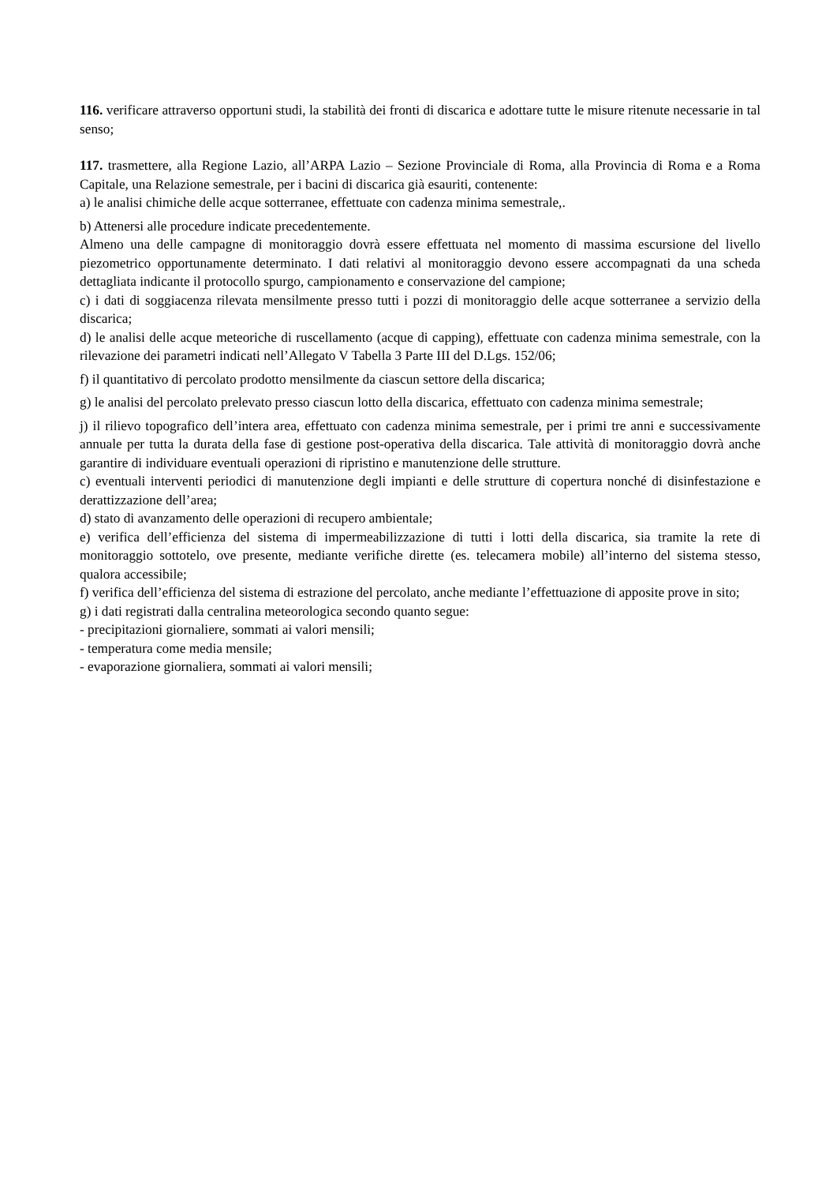116. verificare attraverso opportuni studi, la stabilità dei fronti di discarica e adottare tutte le misure ritenute necessarie in tal senso;
117. trasmettere, alla Regione Lazio, all’ARPA Lazio – Sezione Provinciale di Roma, alla Provincia di Roma e a Roma Capitale, una Relazione semestrale, per i bacini di discarica già esauriti, contenente:
a) le analisi chimiche delle acque sotterranee, effettuate con cadenza minima semestrale,.
b) Attenersi alle procedure indicate precedentemente.
Almeno una delle campagne di monitoraggio dovrà essere effettuata nel momento di massima escursione del livello piezometrico opportunamente determinato. I dati relativi al monitoraggio devono essere accompagnati da una scheda dettagliata indicante il protocollo spurgo, campionamento e conservazione del campione;
c) i dati di soggiacenza rilevata mensilmente presso tutti i pozzi di monitoraggio delle acque sotterranee a servizio della discarica;
d) le analisi delle acque meteoriche di ruscellamento (acque di capping), effettuate con cadenza minima semestrale, con la rilevazione dei parametri indicati nell’Allegato V Tabella 3 Parte III del D.Lgs. 152/06;
f) il quantitativo di percolato prodotto mensilmente da ciascun settore della discarica;
g) le analisi del percolato prelevato presso ciascun lotto della discarica, effettuato con cadenza minima semestrale;
j) il rilievo topografico dell’intera area, effettuato con cadenza minima semestrale, per i primi tre anni e successivamente annuale per tutta la durata della fase di gestione post-operativa della discarica. Tale attività di monitoraggio dovrà anche garantire di individuare eventuali operazioni di ripristino e manutenzione delle strutture.
c) eventuali interventi periodici di manutenzione degli impianti e delle strutture di copertura nonché di disinfestazione e derattizzazione dell’area;
d) stato di avanzamento delle operazioni di recupero ambientale;
e) verifica dell’efficienza del sistema di impermeabilizzazione di tutti i lotti della discarica, sia tramite la rete di monitoraggio sottotelo, ove presente, mediante verifiche dirette (es. telecamera mobile) all’interno del sistema stesso, qualora accessibile;
f) verifica dell’efficienza del sistema di estrazione del percolato, anche mediante l’effettuazione di apposite prove in sito;
g) i dati registrati dalla centralina meteorologica secondo quanto segue:
- precipitazioni giornaliere, sommati ai valori mensili;
- temperatura come media mensile;
- evaporazione giornaliera, sommati ai valori mensili;